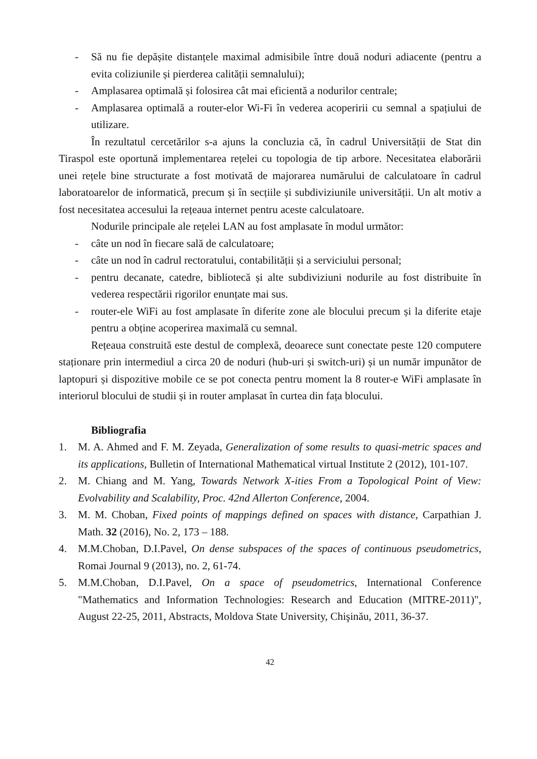- Să nu fie depășite distanțele maximal admisibile între două noduri adiacente (pentru a evita coliziunile și pierderea calității semnalului);
- Amplasarea optimală și folosirea cât mai eficientă a nodurilor centrale;
- Amplasarea optimală a router-elor Wi-Fi în vederea acoperirii cu semnal a spațiului de utilizare.
În rezultatul cercetărilor s-a ajuns la concluzia că, în cadrul Universității de Stat din Tiraspol este oportună implementarea rețelei cu topologia de tip arbore. Necesitatea elaborării unei rețele bine structurate a fost motivată de majorarea numărului de calculatoare în cadrul laboratoarelor de informatică, precum și în secțiile și subdiviziunile universității. Un alt motiv a fost necesitatea accesului la rețeaua internet pentru aceste calculatoare.
Nodurile principale ale rețelei LAN au fost amplasate în modul următor:
- câte un nod în fiecare sală de calculatoare;
- câte un nod în cadrul rectoratului, contabilității și a serviciului personal;
- pentru decanate, catedre, bibliotecă și alte subdiviziuni nodurile au fost distribuite în vederea respectării rigorilor enunțate mai sus.
- router-ele WiFi au fost amplasate în diferite zone ale blocului precum și la diferite etaje pentru a obține acoperirea maximală cu semnal.
Rețeaua construită este destul de complexă, deoarece sunt conectate peste 120 computere staționare prin intermediul a circa 20 de noduri (hub-uri și switch-uri) și un număr impunător de laptopuri și dispozitive mobile ce se pot conecta pentru moment la 8 router-e WiFi amplasate în interiorul blocului de studii și in router amplasat în curtea din fața blocului.
Bibliografia
1. M. A. Ahmed and F. M. Zeyada, Generalization of some results to quasi-metric spaces and its applications, Bulletin of International Mathematical virtual Institute 2 (2012), 101-107.
2. M. Chiang and M. Yang, Towards Network X-ities From a Topological Point of View: Evolvability and Scalability, Proc. 42nd Allerton Conference, 2004.
3. M. M. Choban, Fixed points of mappings defined on spaces with distance, Carpathian J. Math. 32 (2016), No. 2, 173 – 188.
4. M.M.Choban, D.I.Pavel, On dense subspaces of the spaces of continuous pseudometrics, Romai Journal 9 (2013), no. 2, 61-74.
5. M.M.Choban, D.I.Pavel, On a space of pseudometrics, International Conference "Mathematics and Information Technologies: Research and Education (MITRE-2011)", August 22-25, 2011, Abstracts, Moldova State University, Chişinău, 2011, 36-37.
42